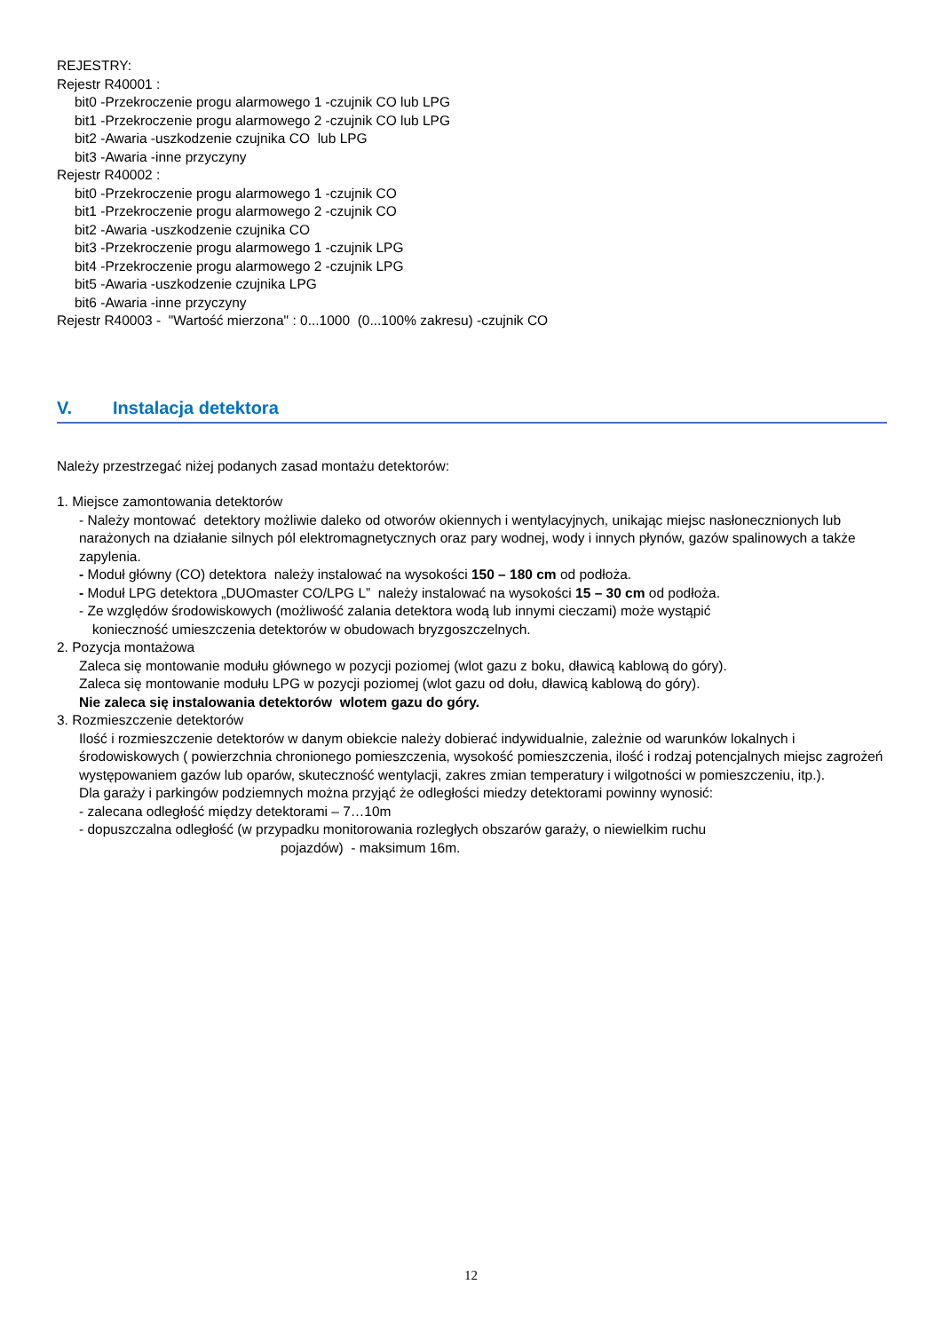REJESTRY:
Rejestr R40001 :
bit0 -Przekroczenie progu alarmowego 1 -czujnik CO lub LPG
bit1 -Przekroczenie progu alarmowego 2 -czujnik CO lub LPG
bit2 -Awaria -uszkodzenie czujnika CO lub LPG
bit3 -Awaria -inne przyczyny
Rejestr R40002 :
bit0 -Przekroczenie progu alarmowego 1 -czujnik CO
bit1 -Przekroczenie progu alarmowego 2 -czujnik CO
bit2 -Awaria -uszkodzenie czujnika CO
bit3 -Przekroczenie progu alarmowego 1 -czujnik LPG
bit4 -Przekroczenie progu alarmowego 2 -czujnik LPG
bit5 -Awaria -uszkodzenie czujnika LPG
bit6 -Awaria -inne przyczyny
Rejestr R40003 - "Wartość mierzona" : 0...1000 (0...100% zakresu) -czujnik CO
V. Instalacja detektora
Należy przestrzegać niżej podanych zasad montażu detektorów:
1. Miejsce zamontowania detektorów
- Należy montować detektory możliwie daleko od otworów okiennych i wentylacyjnych, unikając miejsc nasłonecznionych lub narażonych na działanie silnych pól elektromagnetycznych oraz pary wodnej, wody i innych płynów, gazów spalinowych a także zapylenia.
- Moduł główny (CO) detektora należy instalować na wysokości 150 – 180 cm od podłoża.
- Moduł LPG detektora „DUOmaster CO/LPG L” należy instalować na wysokości 15 – 30 cm od podłoża.
- Ze względów środowiskowych (możliwość zalania detektora wodą lub innymi cieczami) może wystąpić
konieczność umieszczenia detektorów w obudowach bryzgoszczelnych.
2. Pozycja montażowa
Zaleca się montowanie modułu głównego w pozycji poziomej (wlot gazu z boku, dławicą kablową do góry).
Zaleca się montowanie modułu LPG w pozycji poziomej (wlot gazu od dołu, dławicą kablową do góry).
Nie zaleca się instalowania detektorów wlotem gazu do góry.
3. Rozmieszczenie detektorów
Ilość i rozmieszczenie detektorów w danym obiekcie należy dobierać indywidualnie, zależnie od warunków lokalnych i środowiskowych ( powierzchnia chronionego pomieszczenia, wysokość pomieszczenia, ilość i rodzaj potencjalnych miejsc zagrożeń występowaniem gazów lub oparów, skuteczność wentylacji, zakres zmian temperatury i wilgotności w pomieszczeniu, itp.).
Dla garaży i parkingów podziemnych można przyjąć że odległości miedzy detektorami powinny wynosić:
- zalecana odległość między detektorami – 7…10m
- dopuszczalna odległość (w przypadku monitorowania rozległych obszarów garaży, o niewielkim ruchu
pojazdów) - maksimum 16m.
12